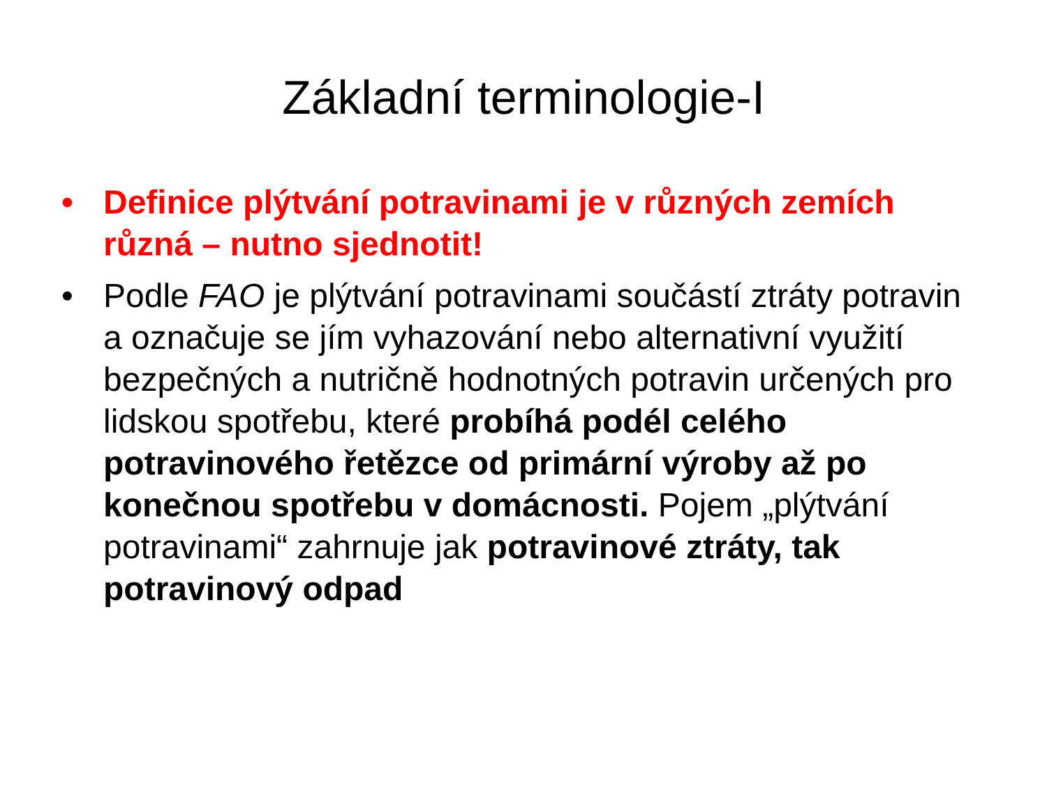Základní terminologie-I
• Definice plýtvání potravinami je v různých zemích různá – nutno sjednotit!
• Podle FAO je plýtvání potravinami součástí ztráty potravin a označuje se jím vyhazování nebo alternativní využití bezpečných a nutričně hodnotných potravin určených pro lidskou spotřebu, které probíhá podél celého potravinového řetězce od primární výroby až po konečnou spotřebu v domácnosti. Pojem „plýtvání potravinami“ zahrnuje jak potravinové ztráty, tak potravinový odpad